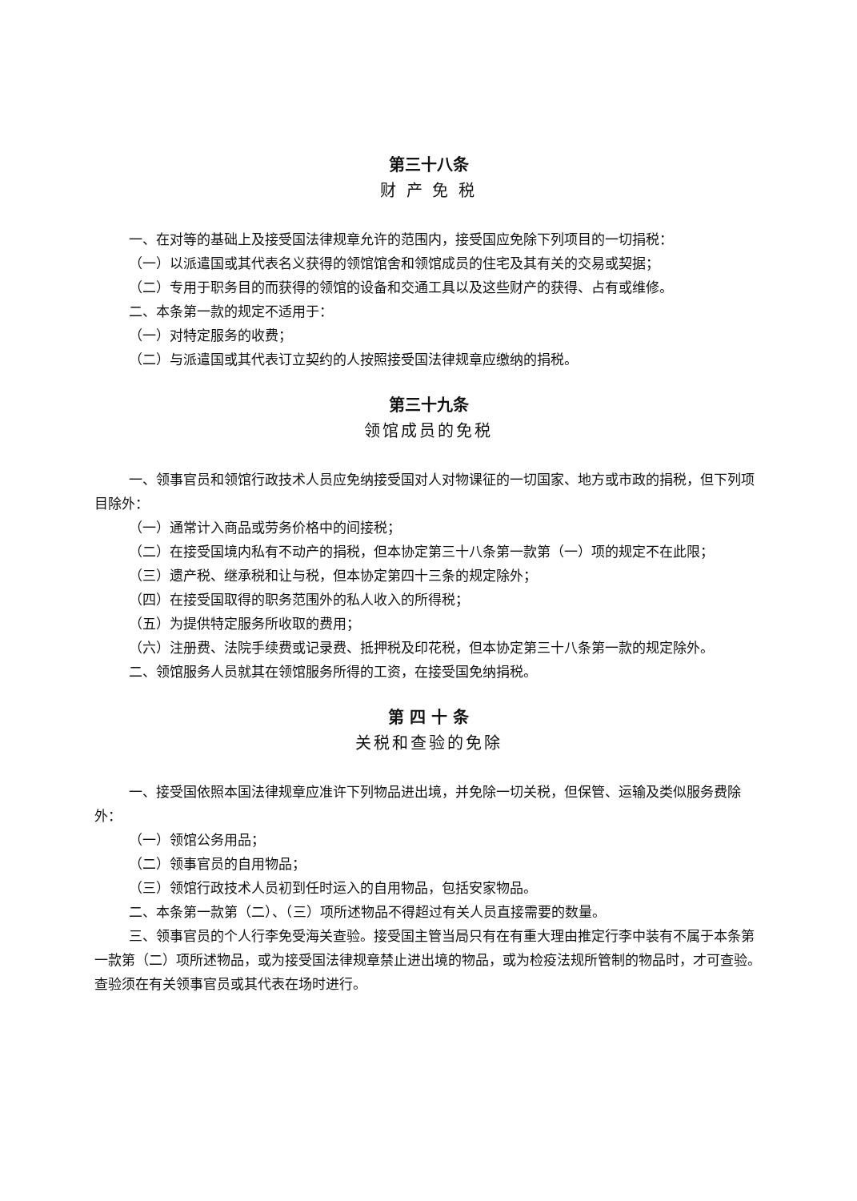第三十八条
财 产 免 税
一、在对等的基础上及接受国法律规章允许的范围内，接受国应免除下列项目的一切捐税：
（一）以派遣国或其代表名义获得的领馆馆舍和领馆成员的住宅及其有关的交易或契据；
（二）专用于职务目的而获得的领馆的设备和交通工具以及这些财产的获得、占有或维修。
二、本条第一款的规定不适用于：
（一）对特定服务的收费；
（二）与派遣国或其代表订立契约的人按照接受国法律规章应缴纳的捐税。
第三十九条
领馆成员的免税
一、领事官员和领馆行政技术人员应免纳接受国对人对物课征的一切国家、地方或市政的捐税，但下列项目除外：
（一）通常计入商品或劳务价格中的间接税；
（二）在接受国境内私有不动产的捐税，但本协定第三十八条第一款第（一）项的规定不在此限；
（三）遗产税、继承税和让与税，但本协定第四十三条的规定除外；
（四）在接受国取得的职务范围外的私人收入的所得税；
（五）为提供特定服务所收取的费用；
（六）注册费、法院手续费或记录费、抵押税及印花税，但本协定第三十八条第一款的规定除外。
二、领馆服务人员就其在领馆服务所得的工资，在接受国免纳捐税。
第 四 十 条
关税和查验的免除
一、接受国依照本国法律规章应准许下列物品进出境，并免除一切关税，但保管、运输及类似服务费除外：
（一）领馆公务用品；
（二）领事官员的自用物品；
（三）领馆行政技术人员初到任时运入的自用物品，包括安家物品。
二、本条第一款第（二）、（三）项所述物品不得超过有关人员直接需要的数量。
三、领事官员的个人行李免受海关查验。接受国主管当局只有在有重大理由推定行李中装有不属于本条第一款第（二）项所述物品，或为接受国法律规章禁止进出境的物品，或为检疫法规所管制的物品时，才可查验。查验须在有关领事官员或其代表在场时进行。